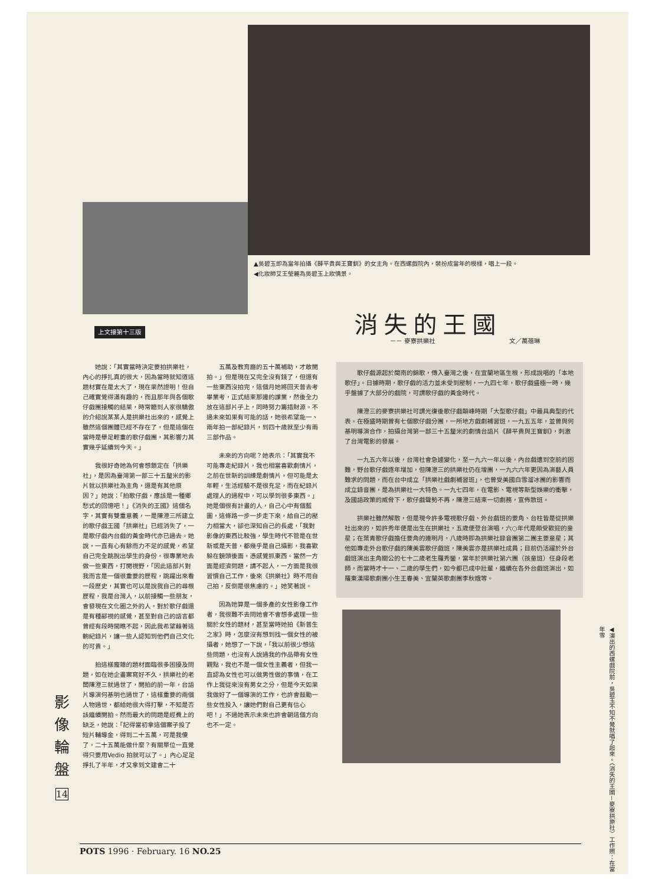▲吳碧玉即為當年拍攝《薛平貴與王寶釧》的女主角。在西螺戲院內，裝扮成當年的模樣，唱上一段。
◀化妝師艾王瑩麗為吳碧玉上妝情景。
上文接第十三版
消失的王國
－－ 麥寮拱樂社 文／萬蓓琳
影
像
輪
盤
14
她說：「其實當時決定要拍拱樂社，內心的掙扎真的很大，因為當時就知道這題材實在是太大了，現在果然證明！但自己確實覺得滿有趣的，而且那年與各個歌仔戲團接觸的結果，時常聽到人家很驕傲的介紹說某某人是拱樂社出來的，感覺上雖然這個團體已經不存在了，但是這個在當時是舉足輕重的歌仔戲團，其影響力其實幾乎延續到今天。」
我很好奇她為何會想鎖定在「拱樂社」，是因為臺灣第一部三十五釐米的影片就以拱樂社為主角，還是有其他原因？」她說：「拍歌仔戲，應該是一種鄉愁式的回憶吧！」《消失的王國》這個名字，其實有雙重意義，一是陳澄三所建立的歌仔戲王國「拱樂社」已經消失了，一是歌仔戲內台戲的黃金時代亦已過去。她說，一直有心有餘而力不足的感覺，希望自己完全跳脫出學生的身份，很專業地去做一些東西，打開視野，「因此這部片對我而言是一個很重要的歷程，跳躍出來看一段歷史，其實也可以是說我自己的尋根歷程，我是台灣人，以前接觸一些朋友，會發現在文化圈之外的人，對於歌仔戲還是有種鄙視的感覺，甚至對自己的語言都曾經有段時間瞧不起，因此我希望藉著這齣紀錄片，讓一些人認知到他們自己文化的可貴。」
拍這樣龐雜的題材面臨很多困擾及問題，如在她企畫案寫好不久，拱樂社的老闆陳澄三就過世了，開拍的前一年，台語片導演何基明也過世了，這樣重要的兩個人物過世，都給她很大得打擊，不知是否該繼續開拍。然而最大的問題是經費上的缺乏，她說：「記得當初拿這個案子投了短片輔導金，得到二十五萬，可是我傻了，二十五萬能做什麼？有關單位一直覺得只要用Vedio 拍就可以了。」內心足足掙扎了半年，才又拿到文建會二十
五萬及教育廳的五十萬補助，才敢開拍。」但是現在又完全沒有錢了，但還有一些東西沒拍完，這個月她將回天普去考畢業考，正式結束那邊的課業，然後全力放在這部片子上，同時努力籌措財源。不過未來如果有可能的話，她很希望能一、兩年拍一部紀錄片，到四十歲就至少有兩三部作品。
未來的方向呢？她表示：「其實我不可能專走紀錄片，我也相當喜歡劇情片，之前在世新的訓練是劇情片，但可能是太年輕，生活經驗不是很充足，而在紀錄片處理人的過程中，可以學到很多東西。」她是個很有計畫的人，自己心中有個藍圖，這條路一步一步走下來，給自己的壓力相當大，卻也深知自己的長處，「我對影像的東西比較強，學生時代不管是在世新或是天普，都幾乎是自己攝影，我喜歡躲在鏡頭後面，憑感覺抓東西。當然一方面是經濟問題，請不起人，一方面是我很習慣自己工作，後來《拱樂社》時不用自己拍，反倒是很焦慮的。」她笑著說。
因為她算是一個多產的女性影像工作者，我很難不去問她會不會想多處理一些關於女性的題材，甚至當時她拍《新普生之家》時，怎麼沒有想到找一個女性的被攝者，她想了一下說，「我以前很少想這些問題，也沒有人說過我的作品帶有女性觀點，我也不是一個女性主義者，但我一直認為女性也可以做男性做的事情，在工作上我從來沒有男女之分，但是今天如果我做好了一個導演的工作，也許會鼓勵一些女性投入，讓她們對自己更有信心吧！」不過她表示未來也許會朝這個方向也不一定。
歌仔戲源起於閩南的錦歌，傳入臺灣之後，在宜蘭地區生根，形成說唱的「本地歌仔」。日據時期，歌仔戲的活力並未受到壓制，一九四七年，歌仔戲盛極一時，幾乎盤據了大部分的戲院，可謂歌仔戲的黃金時代。
陳澄三的麥寮拱樂社可謂光復後歌仔戲顛峰時期「大型歌仔戲」中最具典型的代表。在極盛時期曾有七個歌仔戲分團，一所地方戲劇補習班，一九五五年，並曾與何基明導演合作，拍攝台灣第一部三十五釐米的劇情台語片《薛平貴與王寶釧》，刺激了台灣電影的發展。
一九五六年以後，台灣社會急遽變化，至一九六一年以後，內台戲遭到空前的困難，野台歌仔戲逐年增加，但陳澄三的拱樂社仍在增團，一九六六年更因為演藝人員難求的問題，而在台中成立「拱樂社戲劇補習班」，也曾受美國白雪溜冰團的影響而成立錄音團，是為拱樂社一大特色。一九七四年，在電影、電視等新型娛樂的衝擊，及國語政策的威脅下，歌仔戲聲勢不再，陳澄三結束一切劇務，宣佈散班。
拱樂社雖然解散，但是現今許多電視歌仔戲、外台戲班的要角、台柱皆是從拱樂社出來的，如許秀年便是出生在拱樂社，五歲便登台演唱，六○年代是頗受歡迎的童星；在葉青歌仔戲擔任要角的連明月，八歲時即為拱樂社錄音團第二團主要童星；其他如專走外台歌仔戲的陳美雲歌仔戲班，陳美雲亦是拱樂社成員；目前仍活躍於外台戲班演出主角關公的七十二歲老生羅秀鑾，當年於拱樂社第六團（孩童班）任身段老師，而當時才十一、二歲的學生們，如今都已成中壯輩，繼續在各外台戲班演出，如羅東漢陽歌劇團小生王春美、宜蘭英歌劇團李秋娥等。
◀演出的西螺戲院前，吳碧玉不知不覺就唱了起來。〈消失的王國－麥寮拱樂社〉工作照：在當年雪
POTS 1996 · February. 16 NO.25